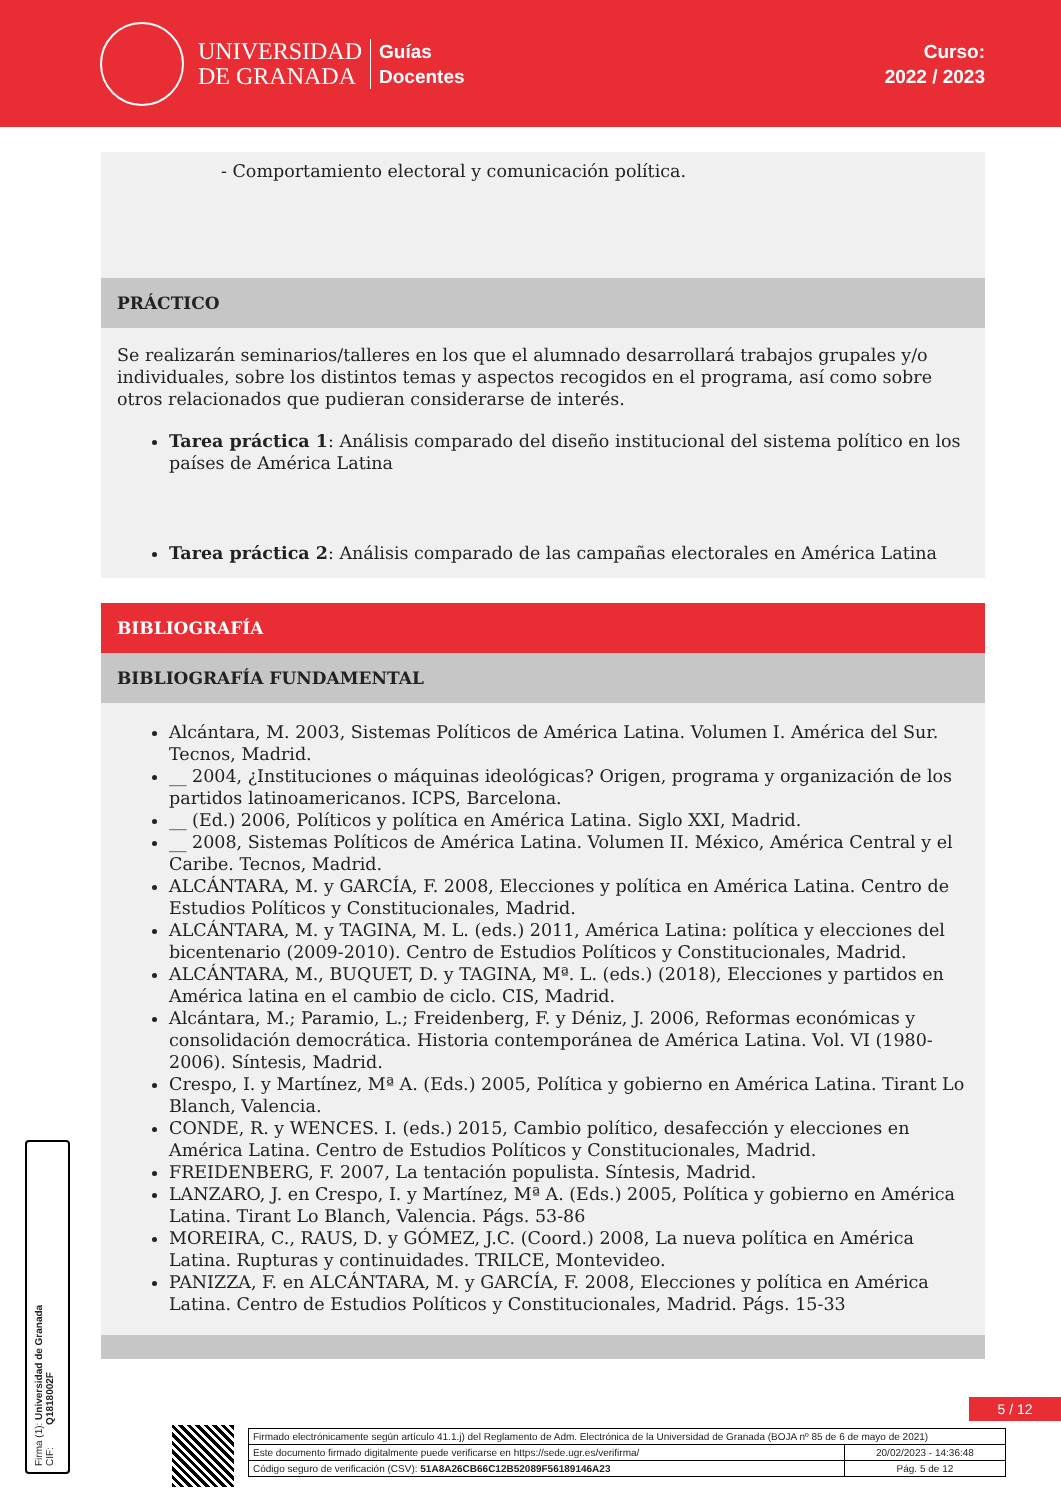UNIVERSIDAD
DE GRANADA
Guías
Docentes
Curso:
2022 / 2023
- Comportamiento electoral y comunicación política.
PRÁCTICO
Se realizarán seminarios/talleres en los que el alumnado desarrollará trabajos grupales y/o individuales, sobre los distintos temas y aspectos recogidos en el programa, así como sobre otros relacionados que pudieran considerarse de interés.
Tarea práctica 1: Análisis comparado del diseño institucional del sistema político en los países de América Latina
Tarea práctica 2: Análisis comparado de las campañas electorales en América Latina
BIBLIOGRAFÍA
BIBLIOGRAFÍA FUNDAMENTAL
Alcántara, M. 2003, Sistemas Políticos de América Latina. Volumen I. América del Sur. Tecnos, Madrid.
__ 2004, ¿Instituciones o máquinas ideológicas? Origen, programa y organización de los partidos latinoamericanos. ICPS, Barcelona.
__ (Ed.) 2006, Políticos y política en América Latina. Siglo XXI, Madrid.
__ 2008, Sistemas Políticos de América Latina. Volumen II. México, América Central y el Caribe. Tecnos, Madrid.
ALCÁNTARA, M. y GARCÍA, F. 2008, Elecciones y política en América Latina. Centro de Estudios Políticos y Constitucionales, Madrid.
ALCÁNTARA, M. y TAGINA, M. L. (eds.) 2011, América Latina: política y elecciones del bicentenario (2009-2010). Centro de Estudios Políticos y Constitucionales, Madrid.
ALCÁNTARA, M., BUQUET, D. y TAGINA, Mª. L. (eds.) (2018), Elecciones y partidos en América latina en el cambio de ciclo. CIS, Madrid.
Alcántara, M.; Paramio, L.; Freidenberg, F. y Déniz, J. 2006, Reformas económicas y consolidación democrática. Historia contemporánea de América Latina. Vol. VI (1980-2006). Síntesis, Madrid.
Crespo, I. y Martínez, Mª A. (Eds.) 2005, Política y gobierno en América Latina. Tirant Lo Blanch, Valencia.
CONDE, R. y WENCES. I. (eds.) 2015, Cambio político, desafección y elecciones en América Latina. Centro de Estudios Políticos y Constitucionales, Madrid.
FREIDENBERG, F. 2007, La tentación populista. Síntesis, Madrid.
LANZARO, J. en Crespo, I. y Martínez, Mª A. (Eds.) 2005, Política y gobierno en América Latina. Tirant Lo Blanch, Valencia. Págs. 53-86
MOREIRA, C., RAUS, D. y GÓMEZ, J.C. (Coord.) 2008, La nueva política en América Latina. Rupturas y continuidades. TRILCE, Montevideo.
PANIZZA, F. en ALCÁNTARA, M. y GARCÍA, F. 2008, Elecciones y política en América Latina. Centro de Estudios Políticos y Constitucionales, Madrid. Págs. 15-33
Firma (1): Universidad de Granada
CIF: Q1818002F
5 / 12
| Firmado electrónicamente según artículo 41.1.j) del Reglamento de Adm. Electrónica de la Universidad de Granada (BOJA nº 85 de 6 de mayo de 2021) | |
| Este documento firmado digitalmente puede verificarse en https://sede.ugr.es/verifirma/ | 20/02/2023 - 14:36:48 |
| Código seguro de verificación (CSV): 51A8A26CB66C12B52089F56189146A23 | Pág. 5 de 12 |